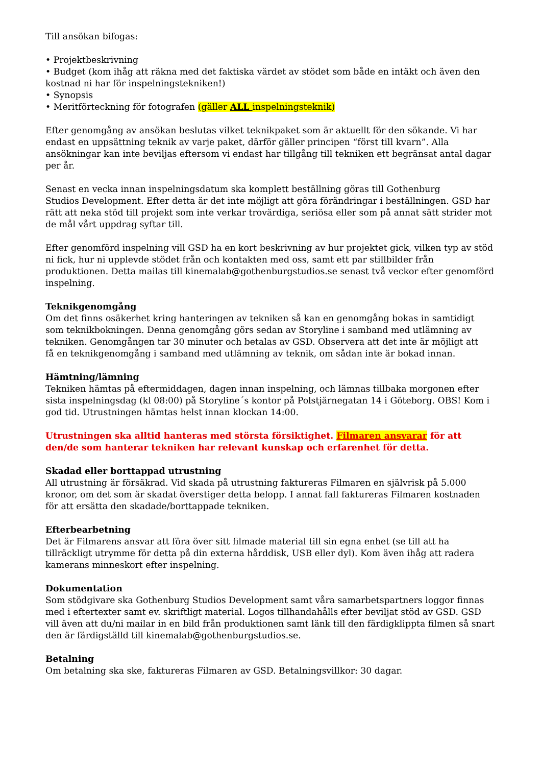Till ansökan bifogas:
• Projektbeskrivning
• Budget (kom ihåg att räkna med det faktiska värdet av stödet som både en intäkt och även den kostnad ni har för inspelningstekniken!)
• Synopsis
• Meritförteckning för fotografen (gäller ALL inspelningsteknik)
Efter genomgång av ansökan beslutas vilket teknikpaket som är aktuellt för den sökande. Vi har endast en uppsättning teknik av varje paket, därför gäller principen “först till kvarn”. Alla ansökningar kan inte beviljas eftersom vi endast har tillgång till tekniken ett begränsat antal dagar per år.
Senast en vecka innan inspelningsdatum ska komplett beställning göras till Gothenburg
Studios Development. Efter detta är det inte möjligt att göra förändringar i beställningen. GSD har rätt att neka stöd till projekt som inte verkar trovärdiga, seriösa eller som på annat sätt strider mot de mål vårt uppdrag syftar till.
Efter genomförd inspelning vill GSD ha en kort beskrivning av hur projektet gick, vilken typ av stöd ni fick, hur ni upplevde stödet från och kontakten med oss, samt ett par stillbilder från produktionen. Detta mailas till kinemalab@gothenburgstudios.se senast två veckor efter genomförd inspelning.
Teknikgenomgång
Om det finns osäkerhet kring hanteringen av tekniken så kan en genomgång bokas in samtidigt som teknikbokningen. Denna genomgång görs sedan av Storyline i samband med utlämning av tekniken. Genomgången tar 30 minuter och betalas av GSD. Observera att det inte är möjligt att
få en teknikgenomgång i samband med utlämning av teknik, om sådan inte är bokad innan.
Hämtning/lämning
Tekniken hämtas på eftermiddagen, dagen innan inspelning, och lämnas tillbaka morgonen efter sista inspelningsdag (kl 08:00) på Storyline´s kontor på Polstjärnegatan 14 i Göteborg. OBS! Kom i god tid. Utrustningen hämtas helst innan klockan 14:00.
Utrustningen ska alltid hanteras med största försiktighet. Filmaren ansvarar för att den/de som hanterar tekniken har relevant kunskap och erfarenhet för detta.
Skadad eller borttappad utrustning
All utrustning är försäkrad. Vid skada på utrustning faktureras Filmaren en självrisk på 5.000 kronor, om det som är skadat överstiger detta belopp. I annat fall faktureras Filmaren kostnaden för att ersätta den skadade/borttappade tekniken.
Efterbearbetning
Det är Filmarens ansvar att föra över sitt filmade material till sin egna enhet (se till att ha
tillräckligt utrymme för detta på din externa hårddisk, USB eller dyl). Kom även ihåg att radera kamerans minneskort efter inspelning.
Dokumentation
Som stödgivare ska Gothenburg Studios Development samt våra samarbetspartners loggor finnas med i eftertexter samt ev. skriftligt material. Logos tillhandahålls efter beviljat stöd av GSD. GSD vill även att du/ni mailar in en bild från produktionen samt länk till den färdigklippta filmen så snart den är färdigställd till kinemalab@gothenburgstudios.se.
Betalning
Om betalning ska ske, faktureras Filmaren av GSD. Betalningsvillkor: 30 dagar.